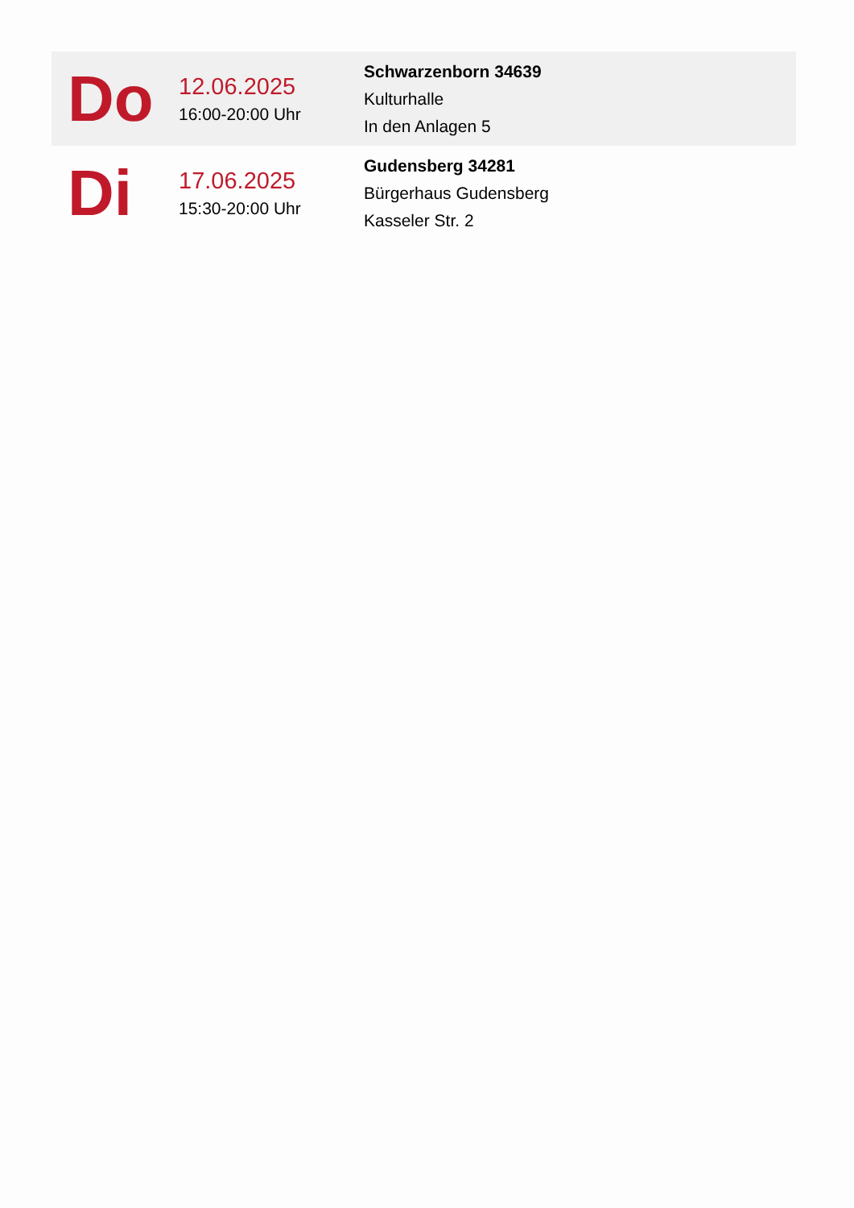| Do | 12.06.2025 16:00-20:00 Uhr | Schwarzenborn 34639 Kulturhalle In den Anlagen 5 |
| Di | 17.06.2025 15:30-20:00 Uhr | Gudensberg 34281 Bürgerhaus Gudensberg Kasseler Str. 2 |